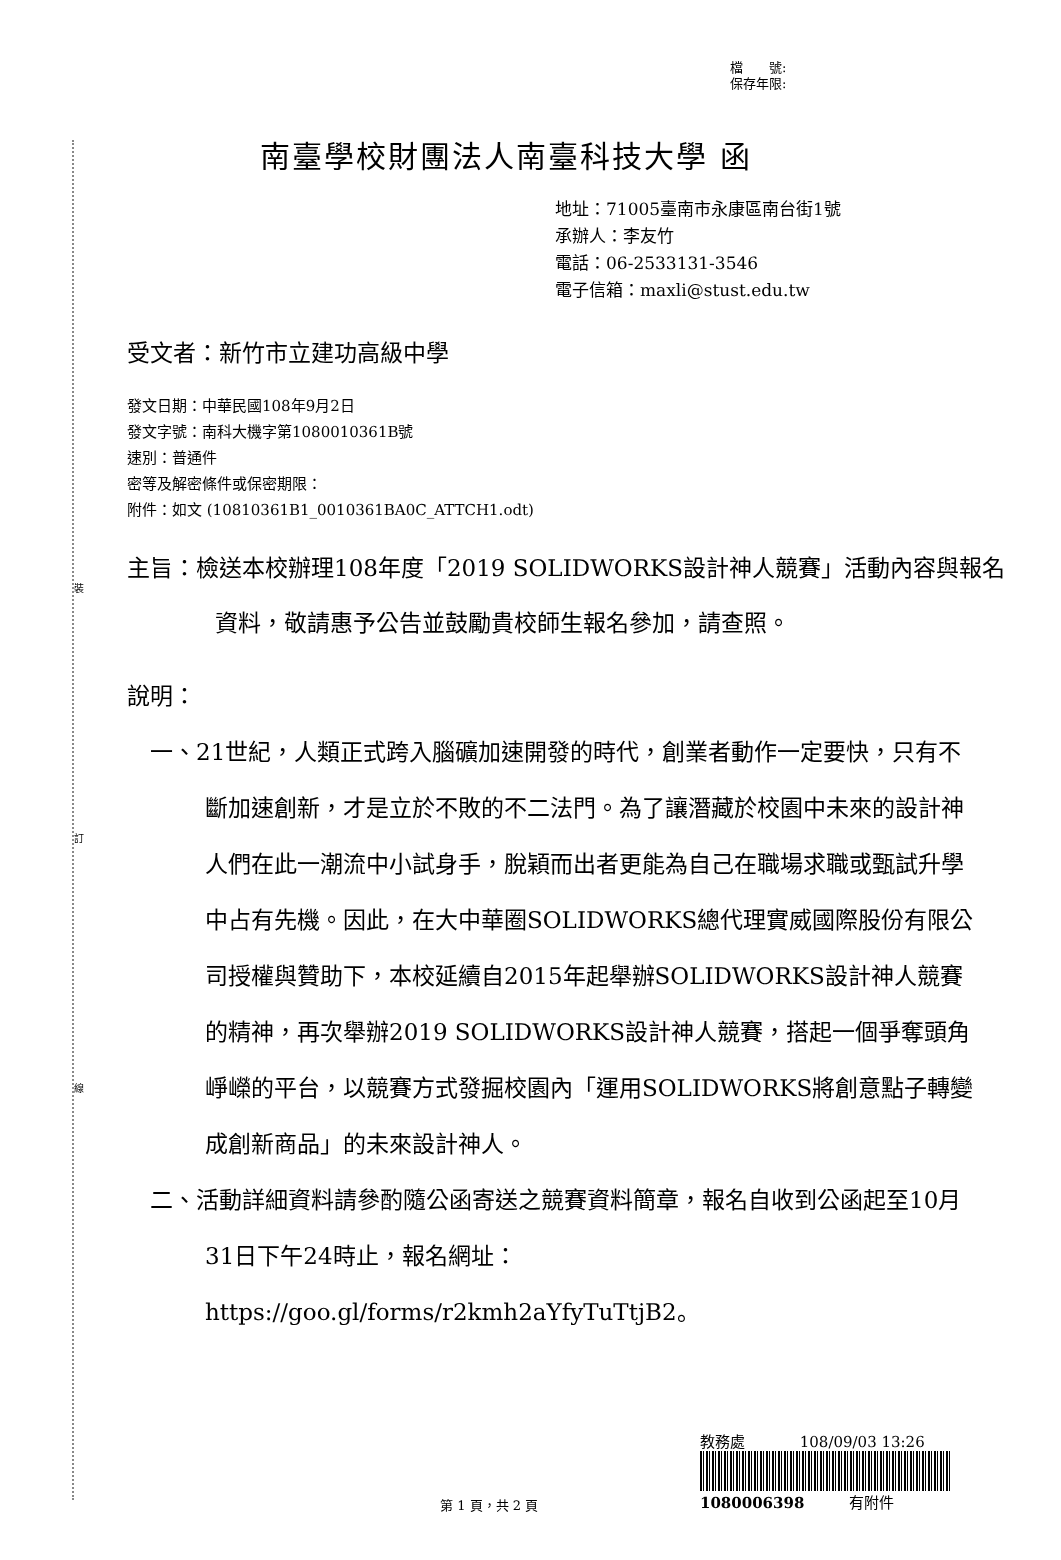裝
訂
線
檔　　號:
保存年限:
南臺學校財團法人南臺科技大學 函
地址：71005臺南市永康區南台街1號
承辦人：李友竹
電話：06-2533131-3546
電子信箱：maxli@stust.edu.tw
受文者：新竹市立建功高級中學
發文日期：中華民國108年9月2日
發文字號：南科大機字第1080010361B號
速別：普通件
密等及解密條件或保密期限：
附件：如文 (10810361B1_0010361BA0C_ATTCH1.odt)
主旨：檢送本校辦理108年度「2019 SOLIDWORKS設計神人競賽」活動內容與報名資料，敬請惠予公告並鼓勵貴校師生報名參加，請查照。
說明：
一、21世紀，人類正式跨入腦礦加速開發的時代，創業者動作一定要快，只有不斷加速創新，才是立於不敗的不二法門。為了讓潛藏於校園中未來的設計神人們在此一潮流中小試身手，脫穎而出者更能為自己在職場求職或甄試升學中占有先機。因此，在大中華圈SOLIDWORKS總代理實威國際股份有限公司授權與贊助下，本校延續自2015年起舉辦SOLIDWORKS設計神人競賽的精神，再次舉辦2019 SOLIDWORKS設計神人競賽，搭起一個爭奪頭角崢嶸的平台，以競賽方式發掘校園內「運用SOLIDWORKS將創意點子轉變成創新商品」的未來設計神人。
二、活動詳細資料請參酌隨公函寄送之競賽資料簡章，報名自收到公函起至10月31日下午24時止，報名網址：https://goo.gl/forms/r2kmh2aYfyTuTtjB2。
第 1 頁，共 2 頁
教務處 108/09/03 13:26
1080006398 有附件